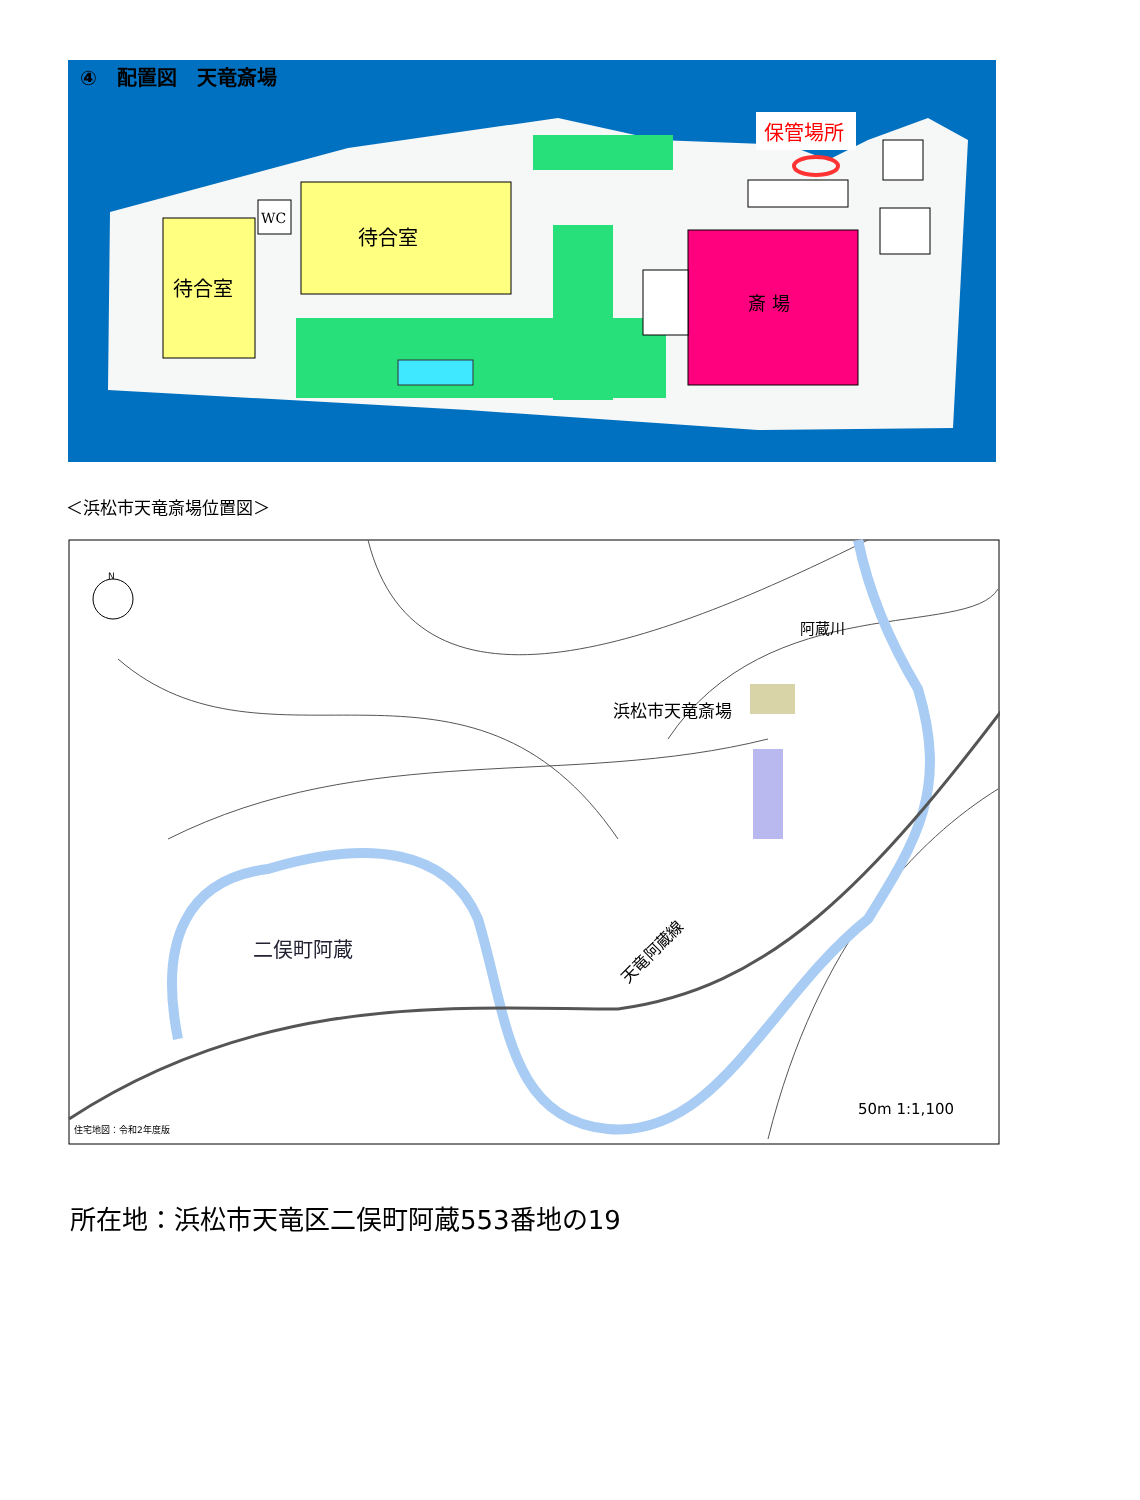④　配置図　天竜斎場
待合室
WC
待合室
斎 場
保管場所
＜浜松市天竜斎場位置図＞
浜松市天竜斎場
阿蔵川
二俣町阿蔵
天竜阿蔵線
50m 1:1,100
住宅地図：令和2年度版
N
所在地：浜松市天竜区二俣町阿蔵553番地の19